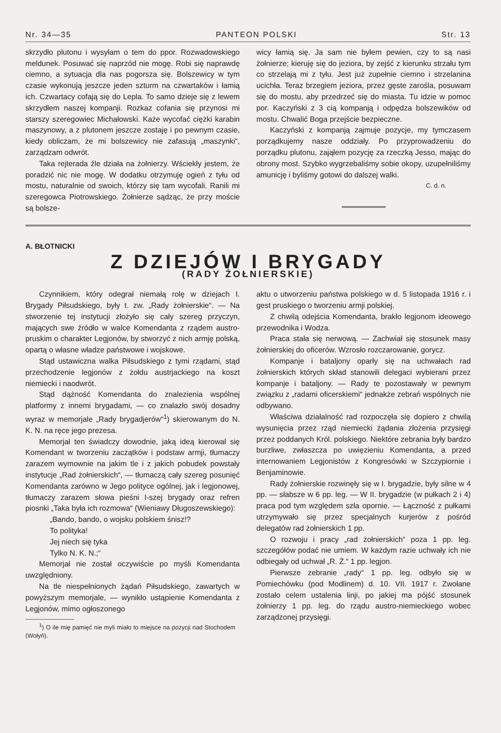Nr. 34—35 PANTEON POLSKI Str. 13
skrzydło plutonu i wysyłam o tem do ppor. Rozwadowskiego meldunek. Posuwać się naprzód nie mogę. Robi się naprawdę ciemno, a sytuacja dla nas pogorsza się. Bolszewicy w tym czasie wykonują jeszcze jeden szturm na czwartaków i łamią ich. Czwartacy cofają się do Lepla. To samo dzieje się z lewem skrzydłem naszej kompanji. Rozkaz cofania się przynosi mi starszy szeregowiec Michałowski. Każe wycofać ciężki karabin maszynowy, a z plutonem jeszcze zostaję i po pewnym czasie, kiedy obliczam, że mi bolszewicy nie zafasują „maszynki“, zarządzam odwrót.
Taka rejterada źle działa na żołnierzy. Wściekły jestem, że poradzić nic nie mogę. W dodatku otrzymuję ogień z tyłu od mostu, naturalnie od swoich, którzy się tam wycofali. Ranili mi szeregowca Piotrowskiego. Żołnierze sądząc, że przy moście są bolsze-
wicy łamią się. Ja sam nie byłem pewien, czy to są nasi żołnierze; kieruję się do jeziora, by zejść z kierunku strzału tym co strzelają mi z tyłu. Jest już zupełnie ciemno i strzelanina ucichła. Teraz brzegiem jeziora, przez gęste zarośla, posuwam się do mostu, aby przedrzeć się do miasta. Tu idzie w pomoc por. Kaczyński z 3 cią kompanją i odpędza bolszewików od mostu. Chwalić Boga przejście bezpieczne.
Kaczyński z kompanją zajmuje pozycje, my tymczasem porządkujemy nasze oddziały. Po przyprowadzeniu do porządku plutonu, zająłem pozycję za rzeczką Jesso, mając do obrony most. Szybko wygrzebaliśmy sobie okopy, uzupełniliśmy amunicję i byliśmy gotowi do dalszej walki.
C. d. n.
A. BŁOTNICKI
Z DZIEJÓW I BRYGADY
(RADY ŻOŁNIERSKIE)
Czynnikiem, który odegrał niemałą rolę w dziejach I. Brygady Piłsudskiego, były t. zw. „Rady żołnierskie“. — Na stworzenie tej instytucji złożyło się cały szereg przyczyn, mających swe źródło w walce Komendanta z rządem austro-pruskim o charakter Legjonów, by stworzyć z nich armję polską, opartą o własne władze państwowe i wojskowe.
Stąd ustawiczna walka Piłsudskiego z tymi rządami, stąd przechodzenie legjonów z żołdu austrjackiego na koszt niemiecki i naodwrót.
Stąd dążność Komendanta do znalezienia wspólnej platformy z innemi brygadami, — co znalazło swój dosadny wyraz w memorjale „Rady brygadjerów“<sup>1</sup>) skierowanym do N. K. N. na ręce jego prezesa.
Memorjał ten świadczy dowodnie, jaką ideą kierował się Komendant w tworzeniu zaczątków i podstaw armji, tłumaczy zarazem wymownie na jakim tle i z jakich pobudek powstały instytucje „Rad żołnierskich“, — tłumaczą cały szereg posunięć Komendanta zarówno w Jego polityce ogólnej, jak i legjonowej, tłumaczy zarazem słowa pieśni I-szej brygady oraz refren piosnki „Taka była ich rozmowa“ (Wieniawy Długoszewskiego):
„Bando, bando, o wojsku polskiem śnisz!?
To polityka!
Jej niech się tyka
Tylko N. K. N.;“
Memorjał nie został oczywiście po myśli Komendanta uwzględniony.
Na tle niespełnionych żądań Piłsudskiego, zawartych w powyższym memorjale, — wynikło ustąpienie Komendanta z Legjonów, mimo ogłoszonego
<sup>1</sup>) O ile mię pamięć nie myli miało to miejsce na pozycji nad Stochodem (Wołyń).
aktu o utworzeniu państwa polskiego w d. 5 listopada 1916 r. i gest pruskiego o tworzeniu armji polskiej.
Z chwilą odejścia Komendanta, brakło legjonom ideowego przewodnika i Wodza.
Praca stała się nerwową. — Zachwiał się stosunek masy żołnierskiej do oficerów. Wzrosło rozczarowanie, gorycz.
Kompanje i bataljony oparły się na uchwałach rad żołnierskich których skład stanowili delegaci wybierani przez kompanje i bataljony. — Rady te pozostawały w pewnym związku z „radami oficerskiemi“ jednakże zebrań wspólnych nie odbywano.
Właściwa działalność rad rozpoczęła się dopiero z chwilą wysunięcia przez rząd niemiecki żądania złożenia przysięgi przez poddanych Król. polskiego. Niektóre zebrania były bardzo burzliwe, zwłaszcza po uwięzieniu Komendanta, a przed internowaniem Legjonistów z Kongresówki w Szczypiornie i Benjaminowie.
Rady żołnierskie rozwinęły się w I. brygadzie, były silne w 4 pp. — słabsze w 6 pp. leg. — W II. brygadzie (w pułkach 2 i 4) praca pod tym względem szła opornie. — Łączność z pułkami utrzymywało się przez specjalnych kurjerów z pośród delegatów rad żołnierskich 1 pp.
O rozwoju i pracy „rad żołnierskich“ poza 1 pp. leg. szczegółów podać nie umiem. W każdym razie uchwały ich nie odbiegały od uchwał „R. Ż.“ 1 pp. legjon.
Pierwsze zebranie „rady“ 1 pp. leg. odbyło się w Pomiechówku (pod Modlinem) d. 10. VII. 1917 r. Zwołane zostało celem ustalenia linji, po jakiej ma pójść stosunek żołnierzy 1 pp. leg. do rządu austro-niemieckiego wobec zarządzonej przysięgi.